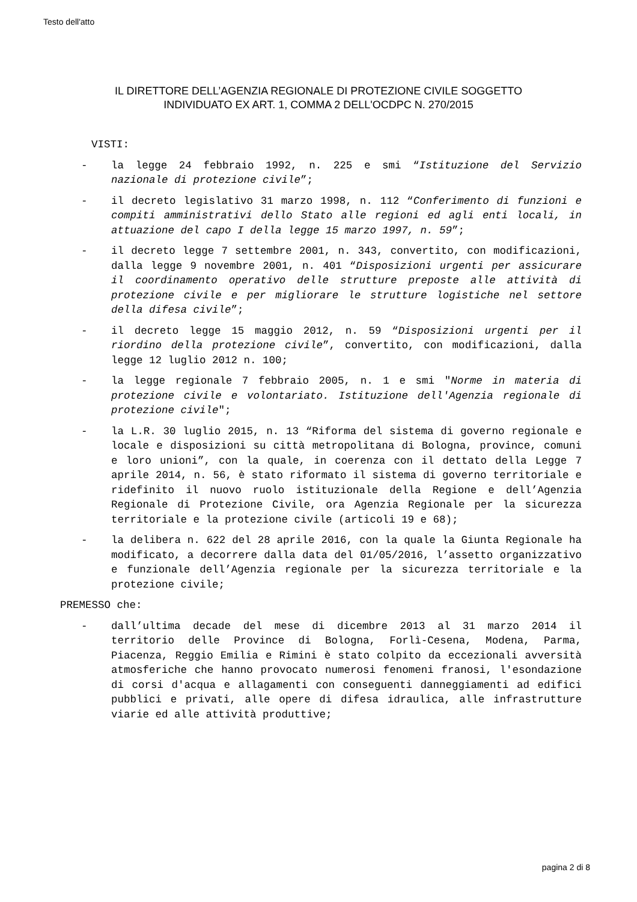Testo dell'atto
IL DIRETTORE DELL’AGENZIA REGIONALE DI PROTEZIONE CIVILE SOGGETTO
INDIVIDUATO EX ART. 1, COMMA 2 DELL'OCDPC N. 270/2015
VISTI:
- la legge 24 febbraio 1992, n. 225 e smi “Istituzione del Servizio nazionale di protezione civile”;
- il decreto legislativo 31 marzo 1998, n. 112 “Conferimento di funzioni e compiti amministrativi dello Stato alle regioni ed agli enti locali, in attuazione del capo I della legge 15 marzo 1997, n. 59”;
- il decreto legge 7 settembre 2001, n. 343, convertito, con modificazioni, dalla legge 9 novembre 2001, n. 401 “Disposizioni urgenti per assicurare il coordinamento operativo delle strutture preposte alle attività di protezione civile e per migliorare le strutture logistiche nel settore della difesa civile”;
- il decreto legge 15 maggio 2012, n. 59 “Disposizioni urgenti per il riordino della protezione civile”, convertito, con modificazioni, dalla legge 12 luglio 2012 n. 100;
- la legge regionale 7 febbraio 2005, n. 1 e smi "Norme in materia di protezione civile e volontariato. Istituzione dell'Agenzia regionale di protezione civile";
- la L.R. 30 luglio 2015, n. 13 “Riforma del sistema di governo regionale e locale e disposizioni su città metropolitana di Bologna, province, comuni e loro unioni”, con la quale, in coerenza con il dettato della Legge 7 aprile 2014, n. 56, è stato riformato il sistema di governo territoriale e ridefinito il nuovo ruolo istituzionale della Regione e dell’Agenzia Regionale di Protezione Civile, ora Agenzia Regionale per la sicurezza territoriale e la protezione civile (articoli 19 e 68);
- la delibera n. 622 del 28 aprile 2016, con la quale la Giunta Regionale ha modificato, a decorrere dalla data del 01/05/2016, l’assetto organizzativo e funzionale dell’Agenzia regionale per la sicurezza territoriale e la protezione civile;
PREMESSO che:
- dall’ultima decade del mese di dicembre 2013 al 31 marzo 2014 il territorio delle Province di Bologna, Forlì-Cesena, Modena, Parma, Piacenza, Reggio Emilia e Rimini è stato colpito da eccezionali avversità atmosferiche che hanno provocato numerosi fenomeni franosi, l'esondazione di corsi d'acqua e allagamenti con conseguenti danneggiamenti ad edifici pubblici e privati, alle opere di difesa idraulica, alle infrastrutture viarie ed alle attività produttive;
pagina 2 di 8